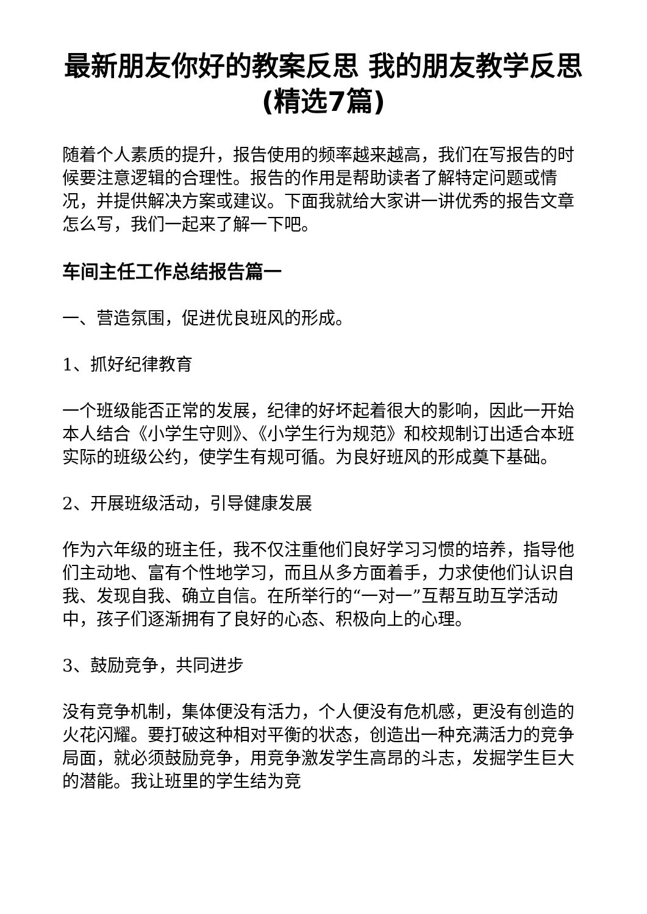最新朋友你好的教案反思 我的朋友教学反思(精选7篇)
随着个人素质的提升，报告使用的频率越来越高，我们在写报告的时候要注意逻辑的合理性。报告的作用是帮助读者了解特定问题或情况，并提供解决方案或建议。下面我就给大家讲一讲优秀的报告文章怎么写，我们一起来了解一下吧。
车间主任工作总结报告篇一
一、营造氛围，促进优良班风的形成。
1、抓好纪律教育
一个班级能否正常的发展，纪律的好坏起着很大的影响，因此一开始本人结合《小学生守则》、《小学生行为规范》和校规制订出适合本班实际的班级公约，使学生有规可循。为良好班风的形成奠下基础。
2、开展班级活动，引导健康发展
作为六年级的班主任，我不仅注重他们良好学习习惯的培养，指导他们主动地、富有个性地学习，而且从多方面着手，力求使他们认识自我、发现自我、确立自信。在所举行的“一对一”互帮互助互学活动中，孩子们逐渐拥有了良好的心态、积极向上的心理。
3、鼓励竞争，共同进步
没有竞争机制，集体便没有活力，个人便没有危机感，更没有创造的火花闪耀。要打破这种相对平衡的状态，创造出一种充满活力的竞争局面，就必须鼓励竞争，用竞争激发学生高昂的斗志，发掘学生巨大的潜能。我让班里的学生结为竞